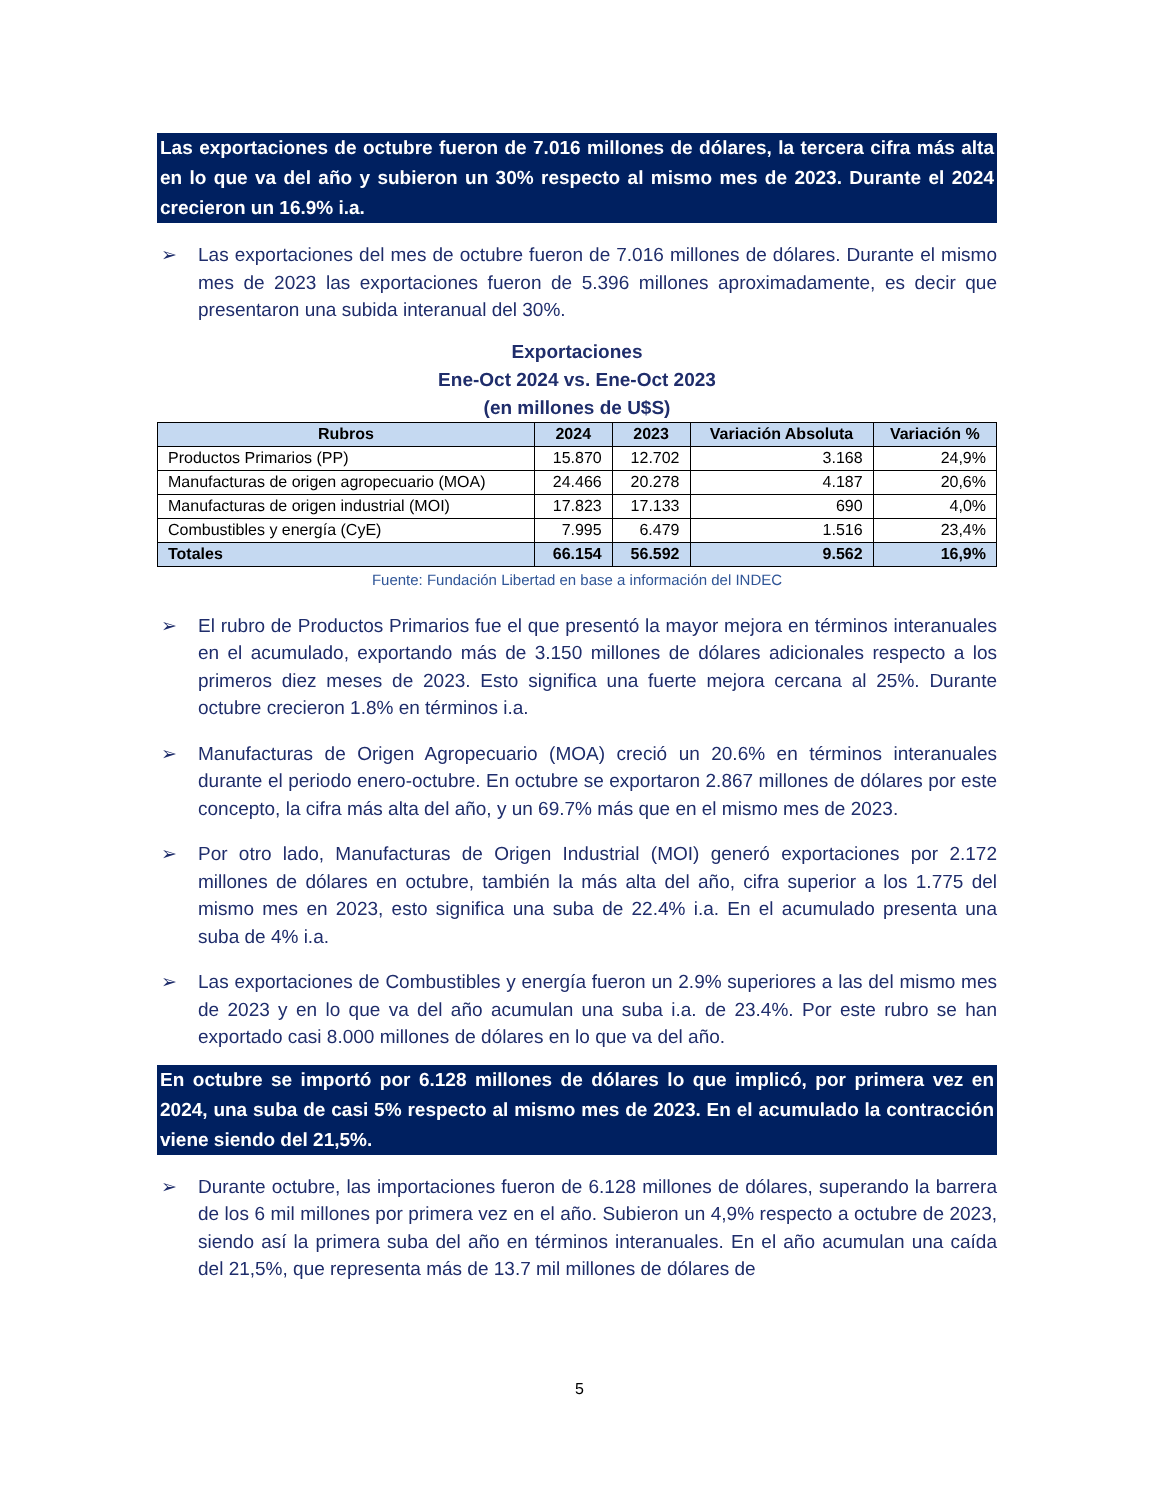Las exportaciones de octubre fueron de 7.016 millones de dólares, la tercera cifra más alta en lo que va del año y subieron un 30% respecto al mismo mes de 2023. Durante el 2024 crecieron un 16.9% i.a.
➢ Las exportaciones del mes de octubre fueron de 7.016 millones de dólares. Durante el mismo mes de 2023 las exportaciones fueron de 5.396 millones aproximadamente, es decir que presentaron una subida interanual del 30%.
Exportaciones
Ene-Oct 2024 vs. Ene-Oct 2023
(en millones de U$S)
| Rubros | 2024 | 2023 | Variación Absoluta | Variación % |
| --- | --- | --- | --- | --- |
| Productos Primarios (PP) | 15.870 | 12.702 | 3.168 | 24,9% |
| Manufacturas de origen agropecuario (MOA) | 24.466 | 20.278 | 4.187 | 20,6% |
| Manufacturas de origen industrial (MOI) | 17.823 | 17.133 | 690 | 4,0% |
| Combustibles y energía (CyE) | 7.995 | 6.479 | 1.516 | 23,4% |
| Totales | 66.154 | 56.592 | 9.562 | 16,9% |
Fuente: Fundación Libertad en base a información del INDEC
➢ El rubro de Productos Primarios fue el que presentó la mayor mejora en términos interanuales en el acumulado, exportando más de 3.150 millones de dólares adicionales respecto a los primeros diez meses de 2023. Esto significa una fuerte mejora cercana al 25%. Durante octubre crecieron 1.8% en términos i.a.
➢ Manufacturas de Origen Agropecuario (MOA) creció un 20.6% en términos interanuales durante el periodo enero-octubre. En octubre se exportaron 2.867 millones de dólares por este concepto, la cifra más alta del año, y un 69.7% más que en el mismo mes de 2023.
➢ Por otro lado, Manufacturas de Origen Industrial (MOI) generó exportaciones por 2.172 millones de dólares en octubre, también la más alta del año, cifra superior a los 1.775 del mismo mes en 2023, esto significa una suba de 22.4% i.a. En el acumulado presenta una suba de 4% i.a.
➢ Las exportaciones de Combustibles y energía fueron un 2.9% superiores a las del mismo mes de 2023 y en lo que va del año acumulan una suba i.a. de 23.4%. Por este rubro se han exportado casi 8.000 millones de dólares en lo que va del año.
En octubre se importó por 6.128 millones de dólares lo que implicó, por primera vez en 2024, una suba de casi 5% respecto al mismo mes de 2023. En el acumulado la contracción viene siendo del 21,5%.
➢ Durante octubre, las importaciones fueron de 6.128 millones de dólares, superando la barrera de los 6 mil millones por primera vez en el año. Subieron un 4,9% respecto a octubre de 2023, siendo así la primera suba del año en términos interanuales. En el año acumulan una caída del 21,5%, que representa más de 13.7 mil millones de dólares de
5